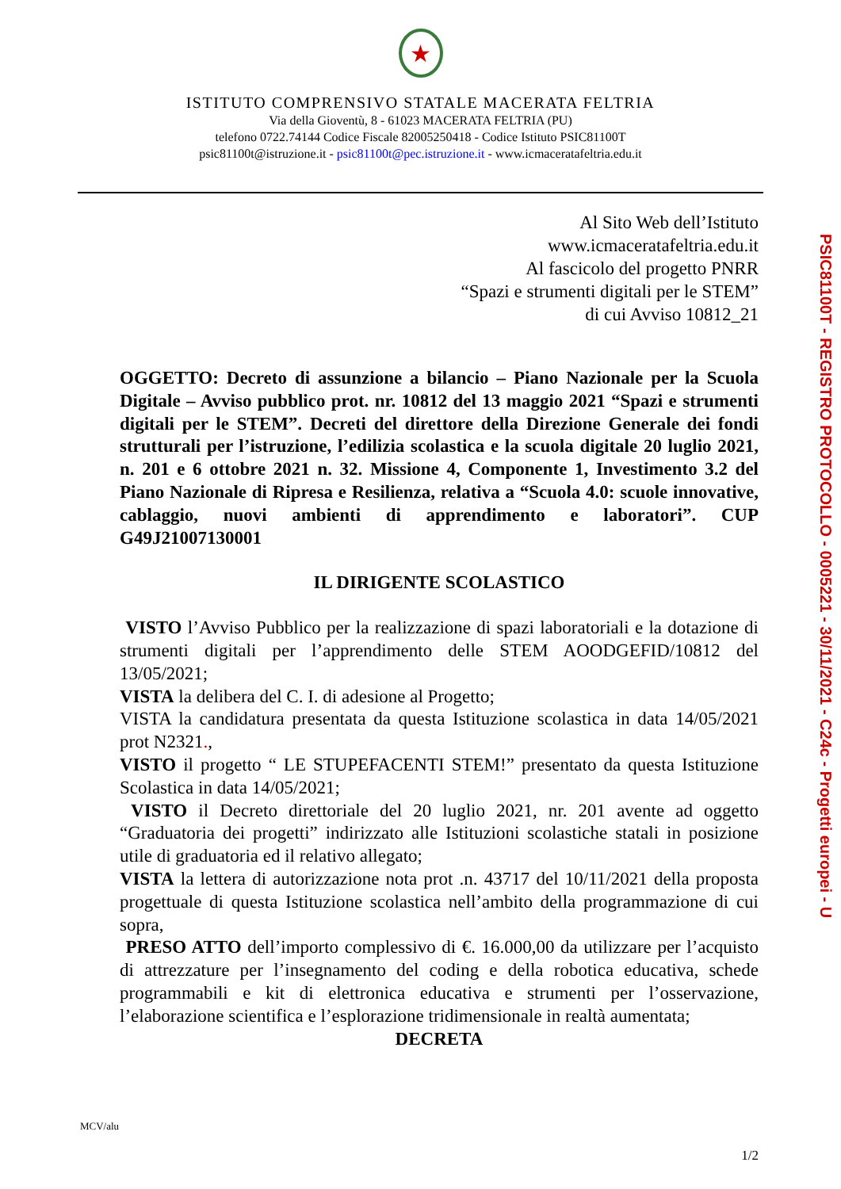★
ISTITUTO COMPRENSIVO STATALE MACERATA FELTRIA
Via della Gioventù, 8 - 61023 MACERATA FELTRIA (PU)
telefono 0722.74144 Codice Fiscale 82005250418 - Codice Istituto PSIC81100T
psic81100t@istruzione.it - psic81100t@pec.istruzione.it - www.icmacerataf­eltria.edu.it
Al Sito Web dell’Istituto
www.icmaceratafeltria.edu.it
Al fascicolo del progetto PNRR
“Spazi e strumenti digitali per le STEM”
di cui Avviso 10812_21
OGGETTO: Decreto di assunzione a bilancio – Piano Nazionale per la Scuola Digitale – Avviso pubblico prot. nr. 10812 del 13 maggio 2021 “Spazi e strumenti digitali per le STEM”. Decreti del direttore della Direzione Generale dei fondi strutturali per l’istruzione, l’edilizia scolastica e la scuola digitale 20 luglio 2021, n. 201 e 6 ottobre 2021 n. 32. Missione 4, Componente 1, Investimento 3.2 del Piano Nazionale di Ripresa e Resilienza, relativa a “Scuola 4.0: scuole innovative, cablaggio, nuovi ambienti di apprendimento e laboratori”. CUP G49J21007130001
IL DIRIGENTE SCOLASTICO
VISTO l’Avviso Pubblico per la realizzazione di spazi laboratoriali e la dotazione di strumenti digitali per l’apprendimento delle STEM AOODGEFID/10812 del 13/05/2021;
VISTA la delibera del C. I. di adesione al Progetto;
VISTA la candidatura presentata da questa Istituzione scolastica in data 14/05/2021 prot N2321.,
VISTO il progetto “ LE STUPEFACENTI STEM!” presentato da questa Istituzione Scolastica in data 14/05/2021;
VISTO il Decreto direttoriale del 20 luglio 2021, nr. 201 avente ad oggetto “Graduatoria dei progetti” indirizzato alle Istituzioni scolastiche statali in posizione utile di graduatoria ed il relativo allegato;
VISTA la lettera di autorizzazione nota prot .n. 43717 del 10/11/2021 della proposta progettuale di questa Istituzione scolastica nell’ambito della programmazione di cui sopra,
PRESO ATTO dell’importo complessivo di €. 16.000,00 da utilizzare per l’acquisto di attrezzature per l’insegnamento del coding e della robotica educativa, schede programmabili e kit di elettronica educativa e strumenti per l’osservazione, l’elaborazione scientifica e l’esplorazione tridimensionale in realtà aumentata;
DECRETA
PSIC81100T - REGISTRO PROTOCOLLO - 0005221 - 30/11/2021 - C24c - Progetti europei - U
MCV/alu
1/2